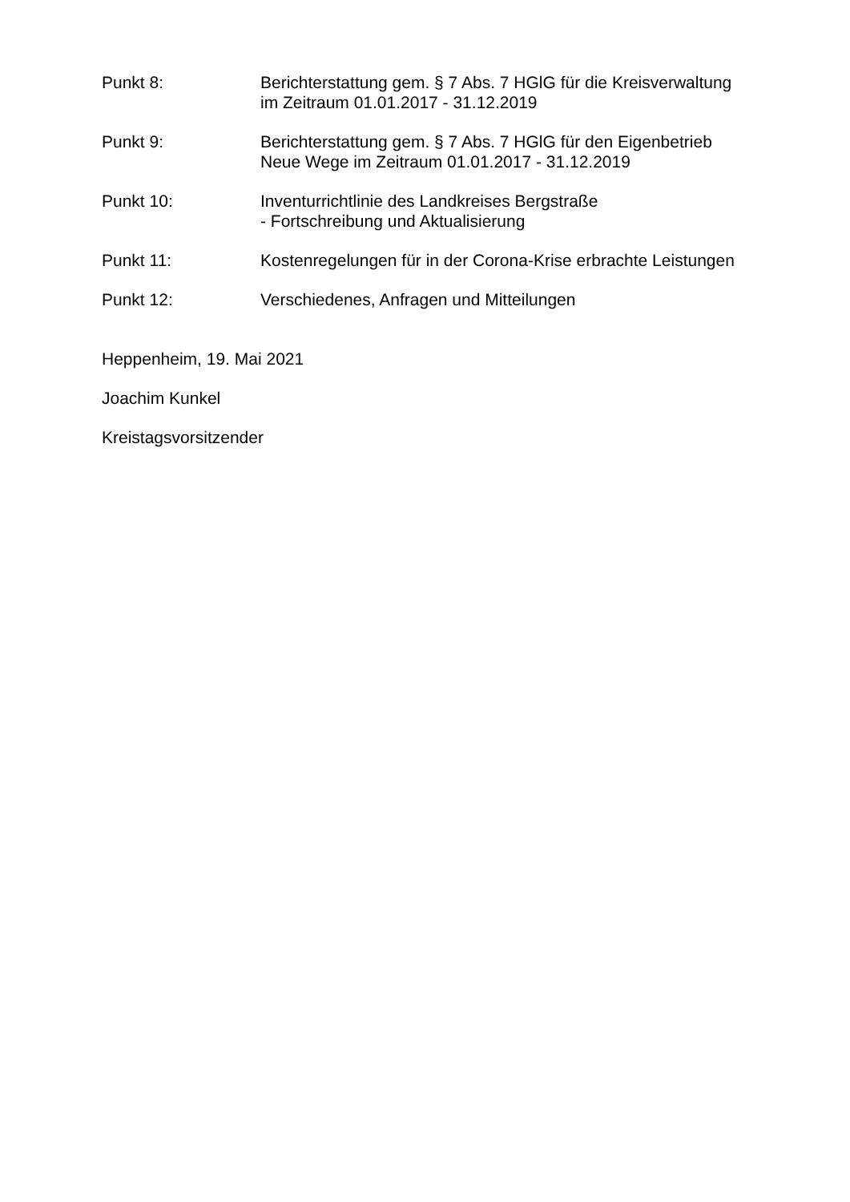Punkt 8: Berichterstattung gem. § 7 Abs. 7 HGlG für die Kreisverwaltung
im Zeitraum 01.01.2017 - 31.12.2019
Punkt 9: Berichterstattung gem. § 7 Abs. 7 HGlG für den Eigenbetrieb
Neue Wege im Zeitraum 01.01.2017 - 31.12.2019
Punkt 10: Inventurrichtlinie des Landkreises Bergstraße
- Fortschreibung und Aktualisierung
Punkt 11: Kostenregelungen für in der Corona-Krise erbrachte Leistungen
Punkt 12: Verschiedenes, Anfragen und Mitteilungen
Heppenheim, 19. Mai 2021
Joachim Kunkel
Kreistagsvorsitzender